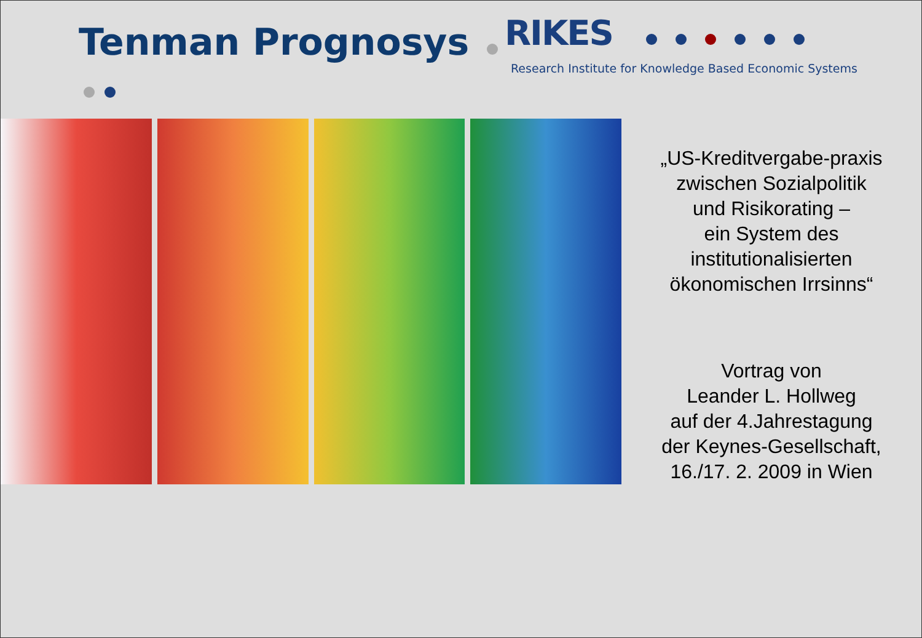Tenman Prognosys
RIKES
Research Institute for Knowledge Based Economic Systems
„US-Kreditvergabe-praxis
zwischen Sozialpolitik
und Risikorating –
ein System des
institutionalisierten
ökonomischen Irrsinns“
Vortrag von
Leander L. Hollweg
auf der 4.Jahrestagung
der Keynes-Gesellschaft,
16./17. 2. 2009 in Wien